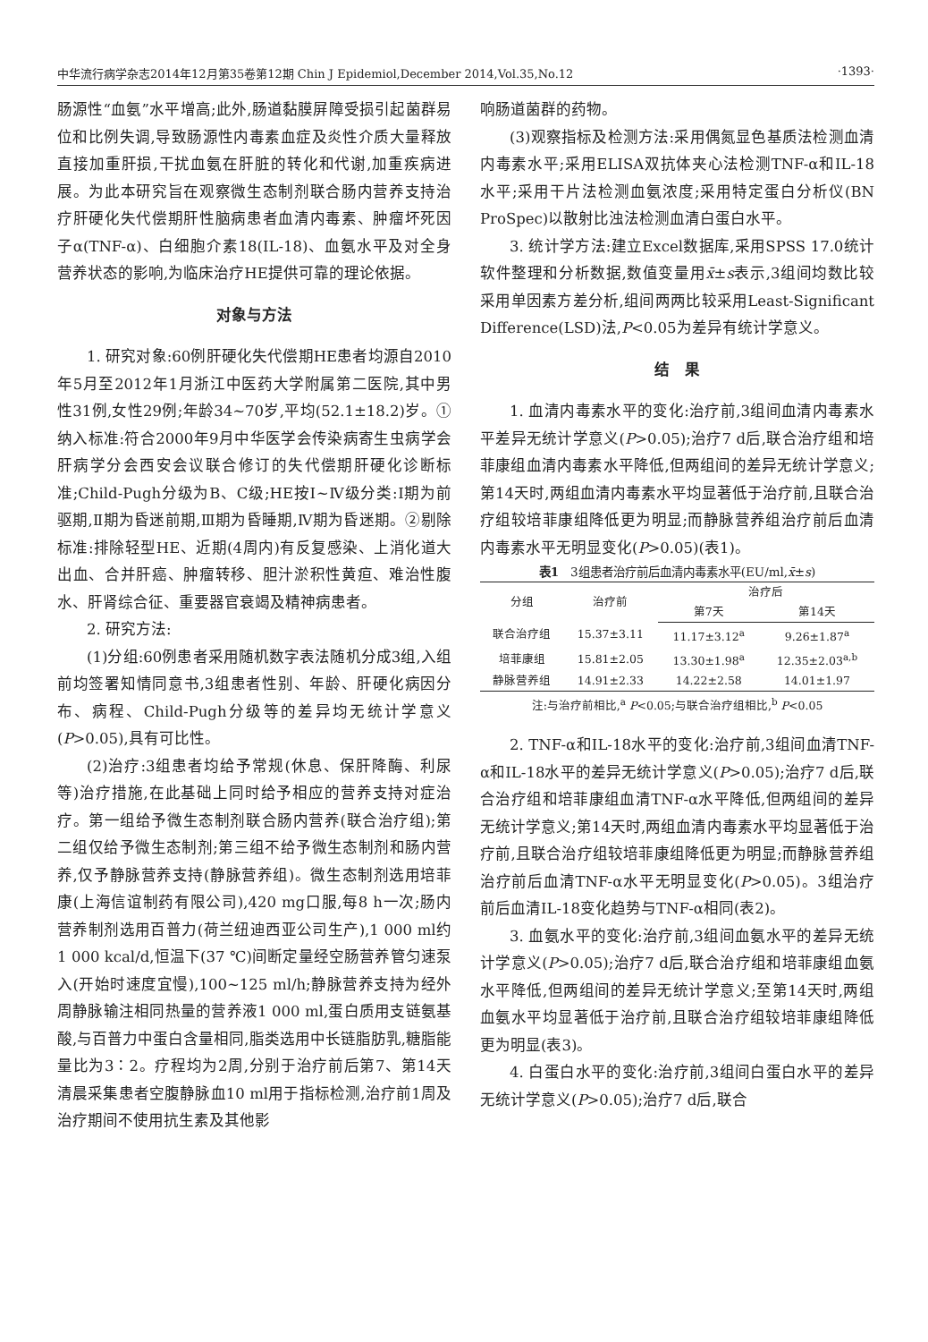中华流行病学杂志2014年12月第35卷第12期 Chin J Epidemiol,December 2014,Vol.35,No.12 ·1393·
肠源性“血氨”水平增高;此外,肠道黏膜屏障受损引起菌群易位和比例失调,导致肠源性内毒素血症及炎性介质大量释放直接加重肝损,干扰血氨在肝脏的转化和代谢,加重疾病进展。为此本研究旨在观察微生态制剂联合肠内营养支持治疗肝硬化失代偿期肝性脑病患者血清内毒素、肿瘤坏死因子α(TNF-α)、白细胞介素18(IL-18)、血氨水平及对全身营养状态的影响,为临床治疗HE提供可靠的理论依据。
对象与方法
1. 研究对象:60例肝硬化失代偿期HE患者均源自2010年5月至2012年1月浙江中医药大学附属第二医院,其中男性31例,女性29例;年龄34~70岁,平均(52.1±18.2)岁。①纳入标准:符合2000年9月中华医学会传染病寄生虫病学会肝病学分会西安会议联合修订的失代偿期肝硬化诊断标准;Child-Pugh分级为B、C级;HE按Ⅰ~Ⅳ级分类:Ⅰ期为前驱期,Ⅱ期为昏迷前期,Ⅲ期为昏睡期,Ⅳ期为昏迷期。②剔除标准:排除轻型HE、近期(4周内)有反复感染、上消化道大出血、合并肝癌、肿瘤转移、胆汁淤积性黄疸、难治性腹水、肝肾综合征、重要器官衰竭及精神病患者。
2. 研究方法:
(1)分组:60例患者采用随机数字表法随机分成3组,入组前均签署知情同意书,3组患者性别、年龄、肝硬化病因分布、病程、Child-Pugh分级等的差异均无统计学意义(P>0.05),具有可比性。
(2)治疗:3组患者均给予常规(休息、保肝降酶、利尿等)治疗措施,在此基础上同时给予相应的营养支持对症治疗。第一组给予微生态制剂联合肠内营养(联合治疗组);第二组仅给予微生态制剂;第三组不给予微生态制剂和肠内营养,仅予静脉营养支持(静脉营养组)。微生态制剂选用培菲康(上海信谊制药有限公司),420 mg口服,每8 h一次;肠内营养制剂选用百普力(荷兰纽迪西亚公司生产),1 000 ml约1 000 kcal/d,恒温下(37 ℃)间断定量经空肠营养管匀速泵入(开始时速度宜慢),100~125 ml/h;静脉营养支持为经外周静脉输注相同热量的营养液1 000 ml,蛋白质用支链氨基酸,与百普力中蛋白含量相同,脂类选用中长链脂肪乳,糖脂能量比为3∶2。疗程均为2周,分别于治疗前后第7、第14天清晨采集患者空腹静脉血10 ml用于指标检测,治疗前1周及治疗期间不使用抗生素及其他影
响肠道菌群的药物。
(3)观察指标及检测方法:采用偶氮显色基质法检测血清内毒素水平;采用ELISA双抗体夹心法检测TNF-α和IL-18水平;采用干片法检测血氨浓度;采用特定蛋白分析仪(BN ProSpec)以散射比浊法检测血清白蛋白水平。
3. 统计学方法:建立Excel数据库,采用SPSS 17.0统计软件整理和分析数据,数值变量用x̄±s表示,3组间均数比较采用单因素方差分析,组间两两比较采用Least-Significant Difference(LSD)法,P<0.05为差异有统计学意义。
结　果
1. 血清内毒素水平的变化:治疗前,3组间血清内毒素水平差异无统计学意义(P>0.05);治疗7 d后,联合治疗组和培菲康组血清内毒素水平降低,但两组间的差异无统计学意义;第14天时,两组血清内毒素水平均显著低于治疗前,且联合治疗组较培菲康组降低更为明显;而静脉营养组治疗前后血清内毒素水平无明显变化(P>0.05)(表1)。
表1　3组患者治疗前后血清内毒素水平(EU/ml,x̄±s)
| 分组 | 治疗前 | 治疗后 | |
| --- | --- | --- | --- |
| | | 第7天 | 第14天 |
| 联合治疗组 | 15.37±3.11 | 11.17±3.12<sup>a</sup> | 9.26±1.87<sup>a</sup> |
| 培菲康组 | 15.81±2.05 | 13.30±1.98<sup>a</sup> | 12.35±2.03<sup>a,b</sup> |
| 静脉营养组 | 14.91±2.33 | 14.22±2.58 | 14.01±1.97 |
注:与治疗前相比,<sup>a</sup> P<0.05;与联合治疗组相比,<sup>b</sup> P<0.05
2. TNF-α和IL-18水平的变化:治疗前,3组间血清TNF-α和IL-18水平的差异无统计学意义(P>0.05);治疗7 d后,联合治疗组和培菲康组血清TNF-α水平降低,但两组间的差异无统计学意义;第14天时,两组血清内毒素水平均显著低于治疗前,且联合治疗组较培菲康组降低更为明显;而静脉营养组治疗前后血清TNF-α水平无明显变化(P>0.05)。3组治疗前后血清IL-18变化趋势与TNF-α相同(表2)。
3. 血氨水平的变化:治疗前,3组间血氨水平的差异无统计学意义(P>0.05);治疗7 d后,联合治疗组和培菲康组血氨水平降低,但两组间的差异无统计学意义;至第14天时,两组血氨水平均显著低于治疗前,且联合治疗组较培菲康组降低更为明显(表3)。
4. 白蛋白水平的变化:治疗前,3组间白蛋白水平的差异无统计学意义(P>0.05);治疗7 d后,联合